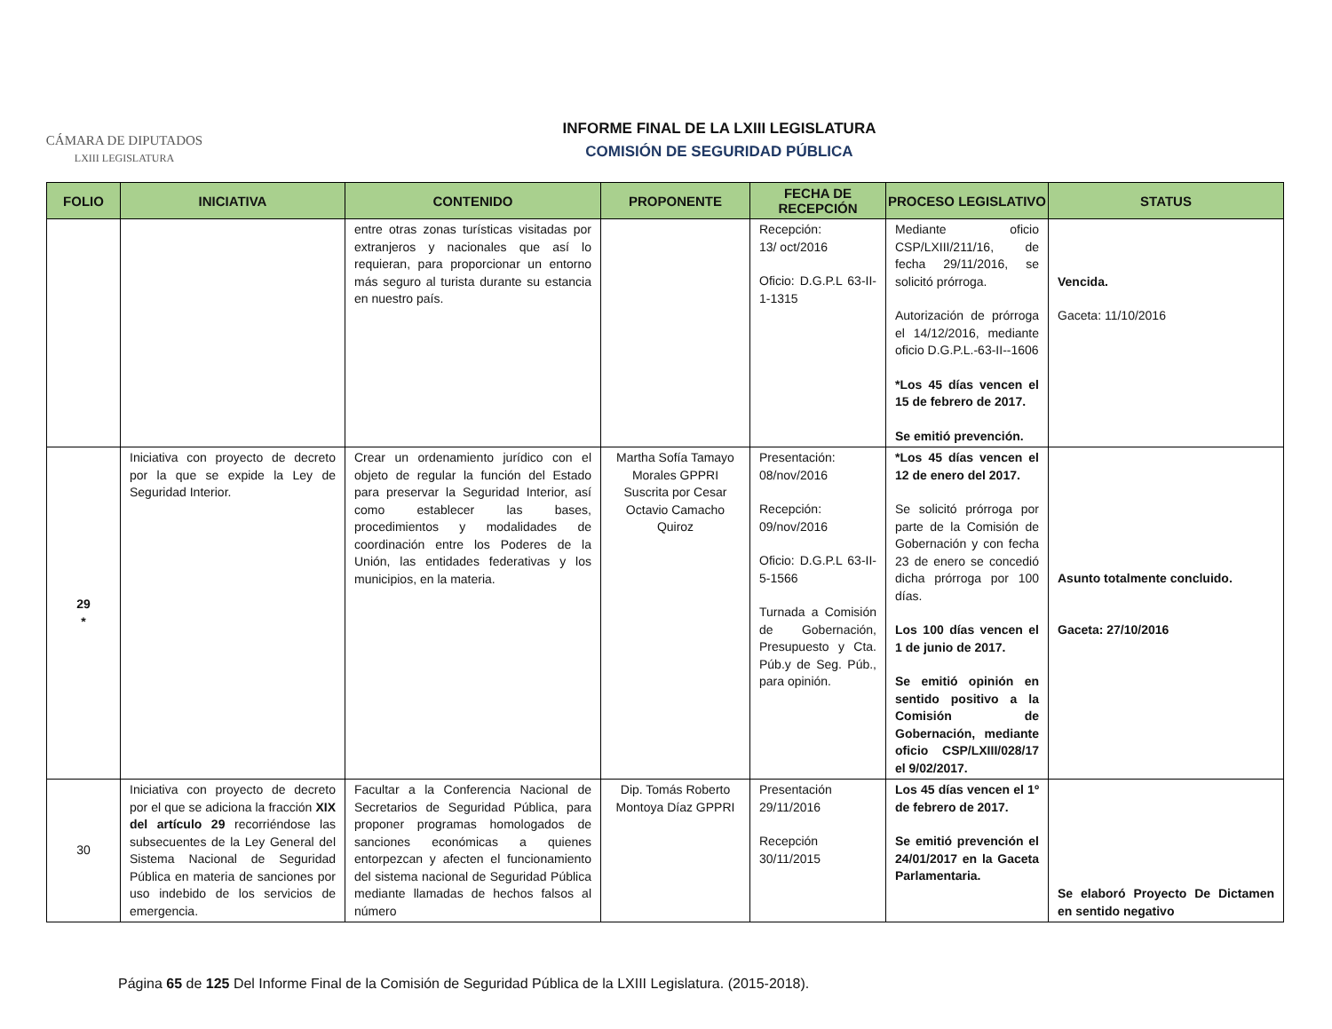CÁMARA DE DIPUTADOS
LXIII LEGISLATURA
INFORME FINAL DE LA LXIII LEGISLATURA
COMISIÓN DE SEGURIDAD PÚBLICA
| FOLIO | INICIATIVA | CONTENIDO | PROPONENTE | FECHA DE RECEPCIÓN | PROCESO LEGISLATIVO | STATUS |
| --- | --- | --- | --- | --- | --- | --- |
| | | entre otras zonas turísticas visitadas por extranjeros y nacionales que así lo requieran, para proporcionar un entorno más seguro al turista durante su estancia en nuestro país. | | Recepción: 13/ oct/2016 Oficio: D.G.P.L 63-II-1-1315 | Mediante oficio CSP/LXIII/211/16, de fecha 29/11/2016, se solicitó prórroga. Autorización de prórroga el 14/12/2016, mediante oficio D.G.P.L.-63-II--1606 *Los 45 días vencen el 15 de febrero de 2017. Se emitió prevención. | Vencida. Gaceta: 11/10/2016 |
| 29 * | Iniciativa con proyecto de decreto por la que se expide la Ley de Seguridad Interior. | Crear un ordenamiento jurídico con el objeto de regular la función del Estado para preservar la Seguridad Interior, así como establecer las bases, procedimientos y modalidades de coordinación entre los Poderes de la Unión, las entidades federativas y los municipios, en la materia. | Martha Sofía Tamayo Morales GPPRI Suscrita por Cesar Octavio Camacho Quiroz | Presentación: 08/nov/2016 Recepción: 09/nov/2016 Oficio: D.G.P.L 63-II-5-1566 Turnada a Comisión de Gobernación, Presupuesto y Cta. Púb.y de Seg. Púb., para opinión. | *Los 45 días vencen el 12 de enero del 2017. Se solicitó prórroga por parte de la Comisión de Gobernación y con fecha 23 de enero se concedió dicha prórroga por 100 días. Los 100 días vencen el 1 de junio de 2017. Se emitió opinión en sentido positivo a la Comisión de Gobernación, mediante oficio CSP/LXIII/028/17 el 9/02/2017. | Asunto totalmente concluido. Gaceta: 27/10/2016 |
| 30 | Iniciativa con proyecto de decreto por el que se adiciona la fracción XIX del artículo 29 recorriéndose las subsecuentes de la Ley General del Sistema Nacional de Seguridad Pública en materia de sanciones por uso indebido de los servicios de emergencia. | Facultar a la Conferencia Nacional de Secretarios de Seguridad Pública, para proponer programas homologados de sanciones económicas a quienes entorpezcan y afecten el funcionamiento del sistema nacional de Seguridad Pública mediante llamadas de hechos falsos al número | Dip. Tomás Roberto Montoya Díaz GPPRI | Presentación 29/11/2016 Recepción 30/11/2015 | Los 45 días vencen el 1º de febrero de 2017. Se emitió prevención el 24/01/2017 en la Gaceta Parlamentaria. | Se elaboró Proyecto De Dictamen en sentido negativo |
Página 65 de 125 Del Informe Final de la Comisión de Seguridad Pública de la LXIII Legislatura. (2015-2018).